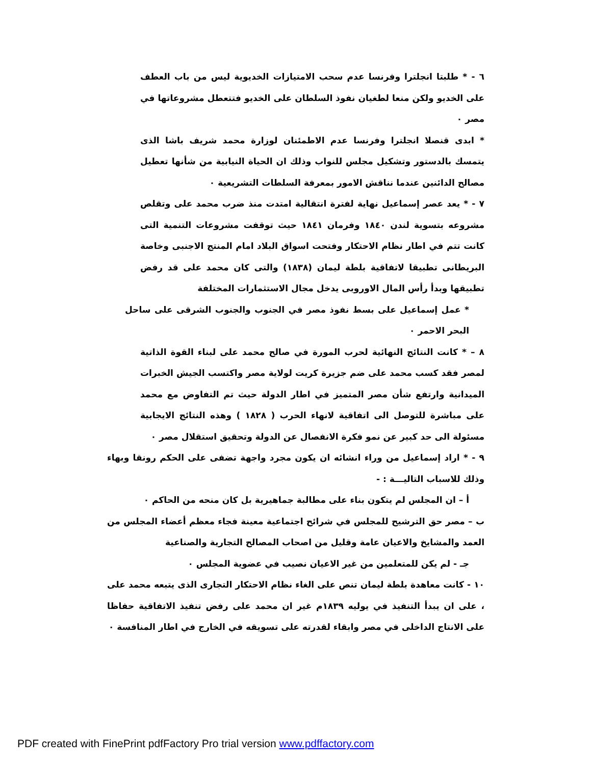٦ - * طلبتا انجلترا وفرنسا عدم سحب الامتيازات الخديوية ليس من باب العطف على الخديو ولكن منعا لطغيان نفوذ السلطان على الخديو فتتعطل مشروعاتها في مصر ٠
* ابدى قنصلا انجلترا وفرنسا عدم الاطمئنان لوزارة محمد شريف باشا الذى يتمسك بالدستور وتشكيل مجلس للنواب وذلك ان الحياة النيابية من شأنها تعطيل مصالح الدائنين عندما نناقش الامور بمعرفة السلطات التشريعية ٠
٧ - * يعد عصر إسماعيل نهاية لفترة انتقالية امتدت منذ ضرب محمد على وتقلص مشروعه بتسوية لندن ١٨٤٠ وفرمان ١٨٤١ حيث توقفت مشروعات التنمية التى كانت تتم في اطار نظام الاحتكار وفتحت اسواق البلاد امام المنتج الاجنبى وخاصة البريطانى تطبيقا لاتفاقية بلطة ليمان (١٨٣٨) والتى كان محمد على قد رفض تطبيقها وبدأ رأس المال الاوروبى يدخل مجال الاستثمارات المختلفة
* عمل إسماعيل على بسط نفوذ مصر في الجنوب والجنوب الشرقى على ساحل البحر الاحمر ٠
٨ – * كانت النتائج النهائية لحرب المورة في صالح محمد على لبناء القوة الذاتية لمصر فقد كسب محمد على ضم جزيرة كريت لولاية مصر واكتسب الجيش الخبرات الميدانية وارتفع شأن مصر المتميز في اطار الدولة حيث تم التفاوض مع محمد على مباشرة للتوصل الى اتفاقية لانهاء الحرب ( ١٨٢٨ ) وهذه النتائج الايجابية مسئولة الى حد كبير عن نمو فكرة الانفصال عن الدولة وتحقيق استقلال مصر ٠
٩ - * اراد إسماعيل من وراء انشائه ان يكون مجرد واجهة تضفى على الحكم رونقا وبهاء وذلك للاسباب التاليـــة : -
أ – ان المجلس لم يتكون بناء على مطالبة جماهيرية بل كان منحه من الحاكم ٠
ب – مصر حق الترشيح للمجلس في شرائح اجتماعية معينة فجاء معظم أعضاء المجلس من العمد والمشايخ والاعيان عامة وقليل من اصحاب المصالح التجارية والصناعية
جـ - لم يكن للمتعلمين من غير الاعيان نصيب في عضوية المجلس ٠
١٠ - كانت معاهدة بلطة ليمان تنص على الغاء نظام الاحتكار التجارى الذى يتبعه محمد على ، على ان يبدأ التنفيذ في يوليه ١٨٣٩م غير ان محمد على رفض تنفيذ الاتفاقية حفاظا على الانتاج الداخلى في مصر وابقاء لقدرته على تسويقه في الخارج في اطار المنافسة ٠
PDF created with FinePrint pdfFactory Pro trial version www.pdffactory.com